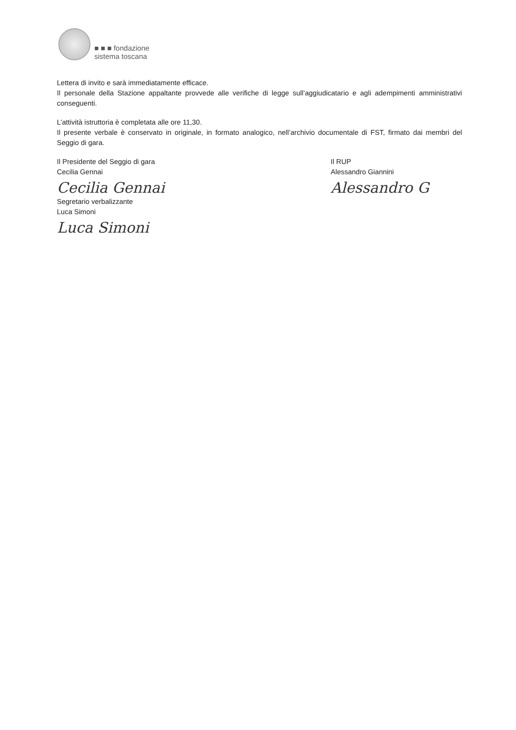■ ■ ■ fondazione
sistema toscana
Lettera di invito e sarà immediatamente efficace.
Il personale della Stazione appaltante provvede alle verifiche di legge sull’aggiudicatario e agli adempimenti amministrativi conseguenti.
L’attività istruttoria è completata alle ore 11,30.
Il presente verbale è conservato in originale, in formato analogico, nell’archivio documentale di FST, firmato dai membri del Seggio di gara.
Il Presidente del Seggio di gara
Cecilia Gennai
Cecilia Gennai
Segretario verbalizzante
Luca Simoni
Luca Simoni
Il RUP
Alessandro Giannini
Alessandro G